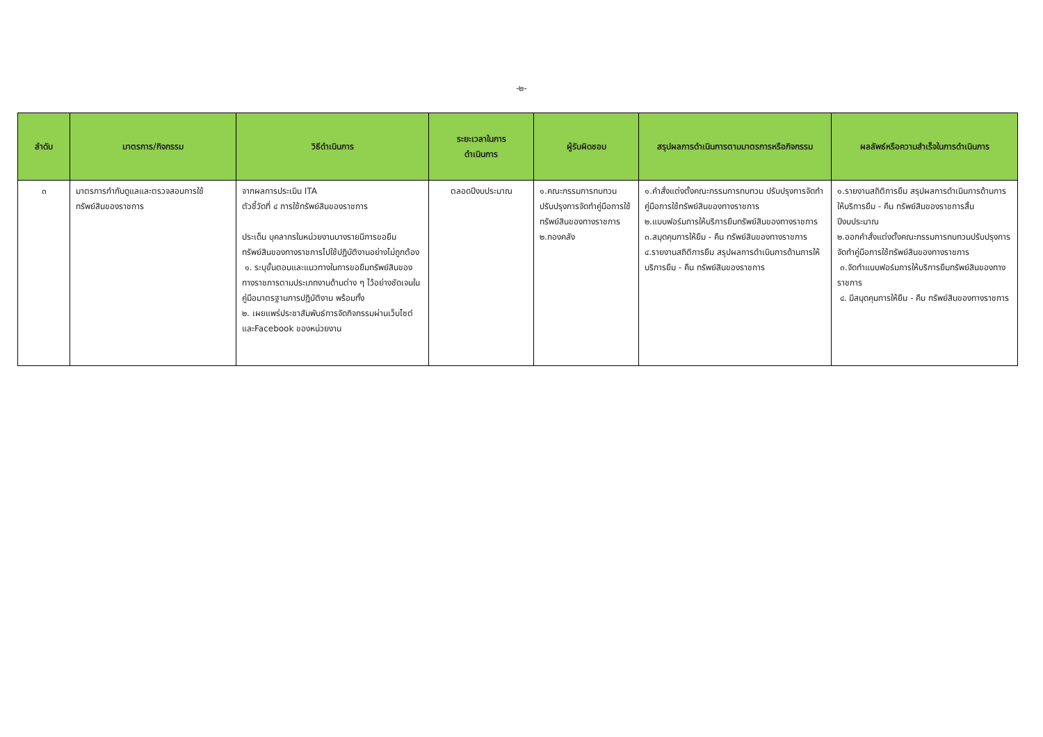-๒-
| ลำดับ | มาตรการ/กิจกรรม | วิธีดำเนินการ | ระยะเวลาในการ ดำเนินการ | ผู้รับผิดชอบ | สรุปผลการดำเนินการตามมาตรการหรือกิจกรรม | ผลลัพธ์หรือความสำเร็จในการดำเนินการ |
| --- | --- | --- | --- | --- | --- | --- |
| ๓ | มาตรการกำกับดูแลและตรวจสอบการใช้ทรัพย์สินของราชการ | จากผลการประเมิน ITA ตัวชี้วัดที่ ๔ การใช้ทรัพย์สินของราชการ ประเด็น บุคลากรในหน่วยงานบางรายมีการขอยืมทรัพย์สินของทางราชการไปใช้ปฏิบัติงานอย่างไม่ถูกต้อง ๑. ระบุขั้นตอนและแนวทางในการขอยืมทรัพย์สินของทางราชการตามประเภทงานด้านต่าง ๆ ไว้อย่างชัดเจนในคู่มือมาตรฐานการปฏิบัติงาน พร้อมทั้ง ๒. เผยแพร่ประชาสัมพันธ์การจัดกิจกรรมผ่านเว็บไซต์และFacebook ของหน่วยงาน | ตลอดปีงบประมาณ | ๑.คณะกรรมการทบทวนปรับปรุงการจัดทำคู่มือการใช้ทรัพย์สินของทางราชการ ๒.กองคลัง | ๑.คำสั่งแต่งตั้งคณะกรรมการทบทวน ปรับปรุงการจัดทำคู่มือการใช้ทรัพย์สินของทางราชการ ๒.แบบฟอร์มการให้บริการยืมทรัพย์สินของทางราชการ ๓.สมุดคุมการให้ยืม - คืน ทรัพย์สินของทางราชการ ๔.รายงานสถิติการยืม สรุปผลการดำเนินการด้านการให้บริการยืม - คืน ทรัพย์สินของราชการ | ๑.รายงานสถิติการยืม สรุปผลการดำเนินการด้านการให้บริการยืม - คืน ทรัพย์สินของราชการสิ้นปีงบประมาณ ๒.ออกคำสั่งแต่งตั้งคณะกรรมการทบทวนปรับปรุงการจัดทำคู่มือการใช้ทรัพย์สินของทางราชการ ๓.จัดทำแบบฟอร์มการให้บริการยืมทรัพย์สินของทางราชการ ๔. มีสมุดคุมการให้ยืม - คืน ทรัพย์สินของทางราชการ |